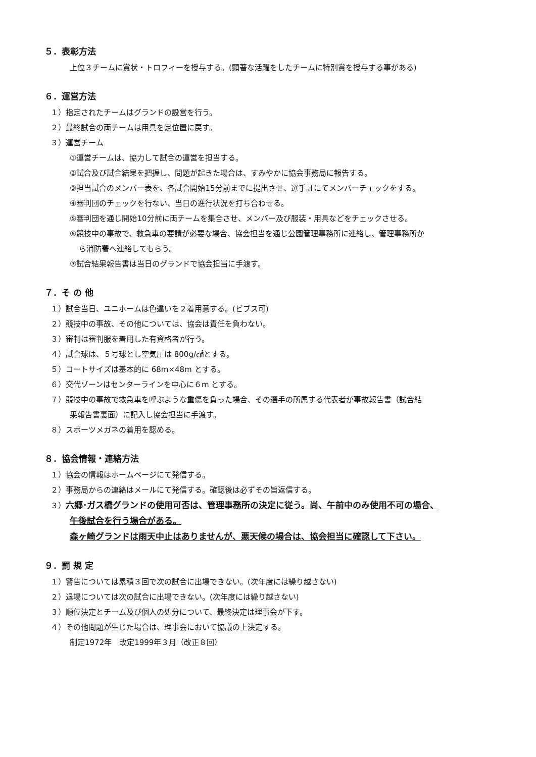５．表彰方法
上位３チームに賞状・トロフィーを授与する。(顕著な活躍をしたチームに特別賞を授与する事がある)
６．運営方法
１）指定されたチームはグランドの設営を行う。
２）最終試合の両チームは用具を定位置に戻す。
３）運営チーム
①運営チームは、協力して試合の運営を担当する。
②試合及び試合結果を把握し、問題が起きた場合は、すみやかに協会事務局に報告する。
③担当試合のメンバー表を、各試合開始15分前までに提出させ、選手証にてメンバーチェックをする。
④審判団のチェックを行ない、当日の進行状況を打ち合わせる。
⑤審判団を通じ開始10分前に両チームを集合させ、メンバー及び服装・用具などをチェックさせる。
⑥競技中の事故で、救急車の要請が必要な場合、協会担当を通じ公園管理事務所に連絡し、管理事務所か
ら消防署へ連絡してもらう。
⑦試合結果報告書は当日のグランドで協会担当に手渡す。
７．そ の 他
１）試合当日、ユニホームは色違いを２着用意する。(ビブス可)
２）競技中の事故、その他については、協会は責任を負わない。
３）審判は審判服を着用した有資格者が行う。
４）試合球は、５号球とし空気圧は 800g/㎠とする。
５）コートサイズは基本的に 68m×48m とする。
６）交代ゾーンはセンターラインを中心に６m とする。
７）競技中の事故で救急車を呼ぶような重傷を負った場合、その選手の所属する代表者が事故報告書（試合結
果報告書裏面）に記入し協会担当に手渡す。
８）スポーツメガネの着用を認める。
８．協会情報・連絡方法
１）協会の情報はホームページにて発信する。
２）事務局からの連絡はメールにて発信する。確認後は必ずその旨返信する。
３）六郷･ガス橋グランドの使用可否は、管理事務所の決定に従う。尚、午前中のみ使用不可の場合、
午後試合を行う場合がある。
森ヶ崎グランドは雨天中止はありませんが、悪天候の場合は、協会担当に確認して下さい。
９．罰 規 定
１）警告については累積３回で次の試合に出場できない。(次年度には繰り越さない)
２）退場については次の試合に出場できない。(次年度には繰り越さない)
３）順位決定とチーム及び個人の処分について、最終決定は理事会が下す。
４）その他問題が生じた場合は、理事会において協議の上決定する。
制定1972年　改定1999年３月（改正８回）